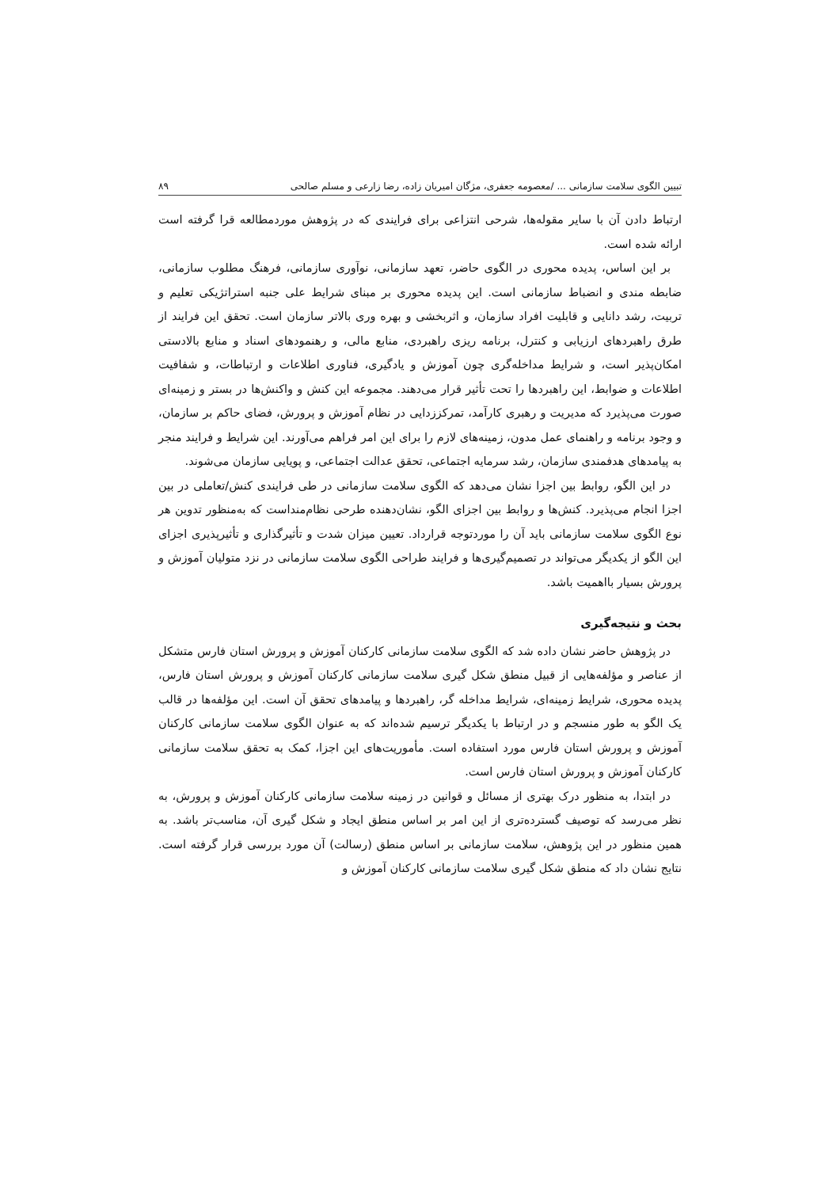تبیین الگوی سلامت سازمانی ... /معصومه جعفری، مژگان امیریان زاده، رضا زارعی و مسلم صالحی ۸۹
ارتباط دادن آن با سایر مقوله‌ها، شرحی انتزاعی برای فرایندی که در پژوهش موردمطالعه قرا گرفته است ارائه شده است.
بر این اساس، پدیده محوری در الگوی حاضر، تعهد سازمانی، نوآوری سازمانی، فرهنگ مطلوب سازمانی، ضابطه مندی و انضباط سازمانی است. این پدیده محوری بر مبنای شرایط علی جنبه استراتژیکی تعلیم و تربیت، رشد دانایی و قابلیت افراد سازمان، و اثربخشی و بهره وری بالاتر سازمان است. تحقق این فرایند از طرق راهبردهای ارزیابی و کنترل، برنامه ریزی راهبردی، منابع مالی، و رهنمودهای اسناد و منابع بالادستی امکان‌پذیر است، و شرایط مداخله‌گری چون آموزش و یادگیری، فناوری اطلاعات و ارتباطات، و شفافیت اطلاعات و ضوابط، این راهبردها را تحت تأثیر قرار می‌دهند. مجموعه این کنش و واکنش‌ها در بستر و زمینه‌ای صورت می‌پذیرد که مدیریت و رهبری کارآمد، تمرکززدایی در نظام آموزش و پرورش، فضای حاکم بر سازمان، و وجود برنامه و راهنمای عمل مدون، زمینه‌های لازم را برای این امر فراهم می‌آورند. این شرایط و فرایند منجر به پیامدهای هدفمندی سازمان، رشد سرمایه اجتماعی، تحقق عدالت اجتماعی، و پویایی سازمان می‌شوند.
در این الگو، روابط بین اجزا نشان می‌دهد که الگوی سلامت سازمانی در طی فرایندی کنش/تعاملی در بین اجزا انجام می‌پذیرد. کنش‌ها و روابط بین اجزای الگو، نشان‌دهنده طرحی نظام‌منداست که به‌منظور تدوین هر نوع الگوی سلامت سازمانی باید آن را موردتوجه قرارداد. تعیین میزان شدت و تأثیرگذاری و تأثیرپذیری اجزای این الگو از یکدیگر می‌تواند در تصمیم‌گیری‌ها و فرایند طراحی الگوی سلامت سازمانی در نزد متولیان آموزش و پرورش بسیار بااهمیت باشد.
بحث و نتیجه‌گیری
در پژوهش حاضر نشان داده شد که الگوی سلامت سازمانی کارکنان آموزش و پرورش استان فارس متشکل از عناصر و مؤلفه‌هایی از قبیل منطق شکل گیری سلامت سازمانی کارکنان آموزش و پرورش استان فارس، پدیده محوری، شرایط زمینه‌ای، شرایط مداخله گر، راهبردها و پیامدهای تحقق آن است. این مؤلفه‌ها در قالب یک الگو به طور منسجم و در ارتباط با یکدیگر ترسیم شده‌اند که به عنوان الگوی سلامت سازمانی کارکنان آموزش و پرورش استان فارس مورد استفاده است. مأموریت‌های این اجزا، کمک به تحقق سلامت سازمانی کارکنان آموزش و پرورش استان فارس است.
در ابتدا، به منظور درک بهتری از مسائل و قوانین در زمینه سلامت سازمانی کارکنان آموزش و پرورش، به نظر می‌رسد که توصیف گسترده‌تری از این امر بر اساس منطق ایجاد و شکل گیری آن، مناسب‌تر باشد. به همین منظور در این پژوهش، سلامت سازمانی بر اساس منطق (رسالت) آن مورد بررسی قرار گرفته است. نتایج نشان داد که منطق شکل گیری سلامت سازمانی کارکنان آموزش و